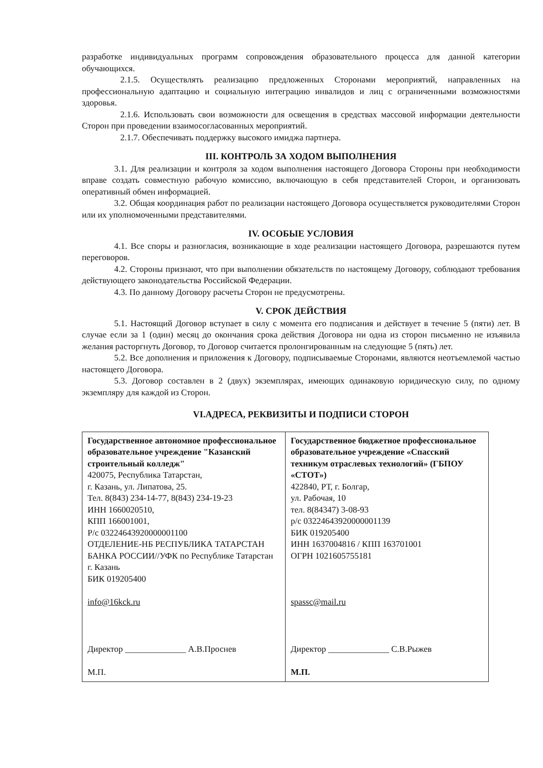разработке индивидуальных программ сопровождения образовательного процесса для данной категории обучающихся.
2.1.5. Осуществлять реализацию предложенных Сторонами мероприятий, направленных на профессиональную адаптацию и социальную интеграцию инвалидов и лиц с ограниченными возможностями здоровья.
2.1.6. Использовать свои возможности для освещения в средствах массовой информации деятельности Сторон при проведении взаимосогласованных мероприятий.
2.1.7. Обеспечивать поддержку высокого имиджа партнера.
III. КОНТРОЛЬ ЗА ХОДОМ ВЫПОЛНЕНИЯ
3.1. Для реализации и контроля за ходом выполнения настоящего Договора Стороны при необходимости вправе создать совместную рабочую комиссию, включающую в себя представителей Сторон, и организовать оперативный обмен информацией.
3.2. Общая координация работ по реализации настоящего Договора осуществляется руководителями Сторон или их уполномоченными представителями.
IV. ОСОБЫЕ УСЛОВИЯ
4.1. Все споры и разногласия, возникающие в ходе реализации настоящего Договора, разрешаются путем переговоров.
4.2. Стороны признают, что при выполнении обязательств по настоящему Договору, соблюдают требования действующего законодательства Российской Федерации.
4.3. По данному Договору расчеты Сторон не предусмотрены.
V. СРОК ДЕЙСТВИЯ
5.1. Настоящий Договор вступает в силу с момента его подписания и действует в течение 5 (пяти) лет. В случае если за 1 (один) месяц до окончания срока действия Договора ни одна из сторон письменно не изъявила желания расторгнуть Договор, то Договор считается пролонгированным на следующие 5 (пять) лет.
5.2. Все дополнения и приложения к Договору, подписываемые Сторонами, являются неотъемлемой частью настоящего Договора.
5.3. Договор составлен в 2 (двух) экземплярах, имеющих одинаковую юридическую силу, по одному экземпляру для каждой из Сторон.
VI.АДРЕСА, РЕКВИЗИТЫ И ПОДПИСИ СТОРОН
| Государственное автономное профессиональное образовательное учреждение "Казанский строительный колледж" 420075, Республика Татарстан, г. Казань, ул. Липатова, 25. Тел. 8(843) 234-14-77, 8(843) 234-19-23 ИНН 1660020510, КПП 166001001, Р/с 03224643920000001100 ОТДЕЛЕНИЕ-НБ РЕСПУБЛИКА ТАТАРСТАН БАНКА РОССИИ//УФК по Республике Татарстан г. Казань БИК 019205400 info@16kck.ru Директор ______________ А.В.Проснев М.П. | Государственное бюджетное профессиональное образовательное учреждение «Спасский техникум отраслевых технологий» (ГБПОУ «СТОТ») 422840, РТ, г. Болгар, ул. Рабочая, 10 тел. 8(84347) 3-08-93 р/с 03224643920000001139 БИК 019205400 ИНН 1637004816 / КПП 163701001 ОГРН 1021605755181 spassc@mail.ru Директор ______________ С.В.Рыжев М.П. |